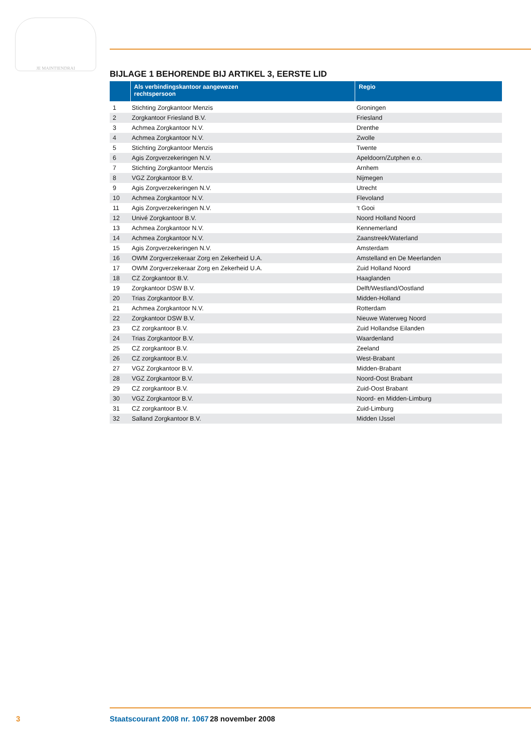JE MAINTIENDRAI
BIJLAGE 1 BEHORENDE BIJ ARTIKEL 3, EERSTE LID
| | Als verbindingskantoor aangewezen rechtspersoon | Regio |
| --- | --- | --- |
| 1 | Stichting Zorgkantoor Menzis | Groningen |
| 2 | Zorgkantoor Friesland B.V. | Friesland |
| 3 | Achmea Zorgkantoor N.V. | Drenthe |
| 4 | Achmea Zorgkantoor N.V. | Zwolle |
| 5 | Stichting Zorgkantoor Menzis | Twente |
| 6 | Agis Zorgverzekeringen N.V. | Apeldoorn/Zutphen e.o. |
| 7 | Stichting Zorgkantoor Menzis | Arnhem |
| 8 | VGZ Zorgkantoor B.V. | Nijmegen |
| 9 | Agis Zorgverzekeringen N.V. | Utrecht |
| 10 | Achmea Zorgkantoor N.V. | Flevoland |
| 11 | Agis Zorgverzekeringen N.V. | ‘t Gooi |
| 12 | Univé Zorgkantoor B.V. | Noord Holland Noord |
| 13 | Achmea Zorgkantoor N.V. | Kennemerland |
| 14 | Achmea Zorgkantoor N.V. | Zaanstreek/Waterland |
| 15 | Agis Zorgverzekeringen N.V. | Amsterdam |
| 16 | OWM Zorgverzekeraar Zorg en Zekerheid U.A. | Amstelland en De Meerlanden |
| 17 | OWM Zorgverzekeraar Zorg en Zekerheid U.A. | Zuid Holland Noord |
| 18 | CZ Zorgkantoor B.V. | Haaglanden |
| 19 | Zorgkantoor DSW B.V. | Delft/Westland/Oostland |
| 20 | Trias Zorgkantoor B.V. | Midden-Holland |
| 21 | Achmea Zorgkantoor N.V. | Rotterdam |
| 22 | Zorgkantoor DSW B.V. | Nieuwe Waterweg Noord |
| 23 | CZ zorgkantoor B.V. | Zuid Hollandse Eilanden |
| 24 | Trias Zorgkantoor B.V. | Waardenland |
| 25 | CZ zorgkantoor B.V. | Zeeland |
| 26 | CZ zorgkantoor B.V. | West-Brabant |
| 27 | VGZ Zorgkantoor B.V. | Midden-Brabant |
| 28 | VGZ Zorgkantoor B.V. | Noord-Oost Brabant |
| 29 | CZ zorgkantoor B.V. | Zuid-Oost Brabant |
| 30 | VGZ Zorgkantoor B.V. | Noord- en Midden-Limburg |
| 31 | CZ zorgkantoor B.V. | Zuid-Limburg |
| 32 | Salland Zorgkantoor B.V. | Midden IJssel |
3 Staatscourant 2008 nr. 1067 28 november 2008